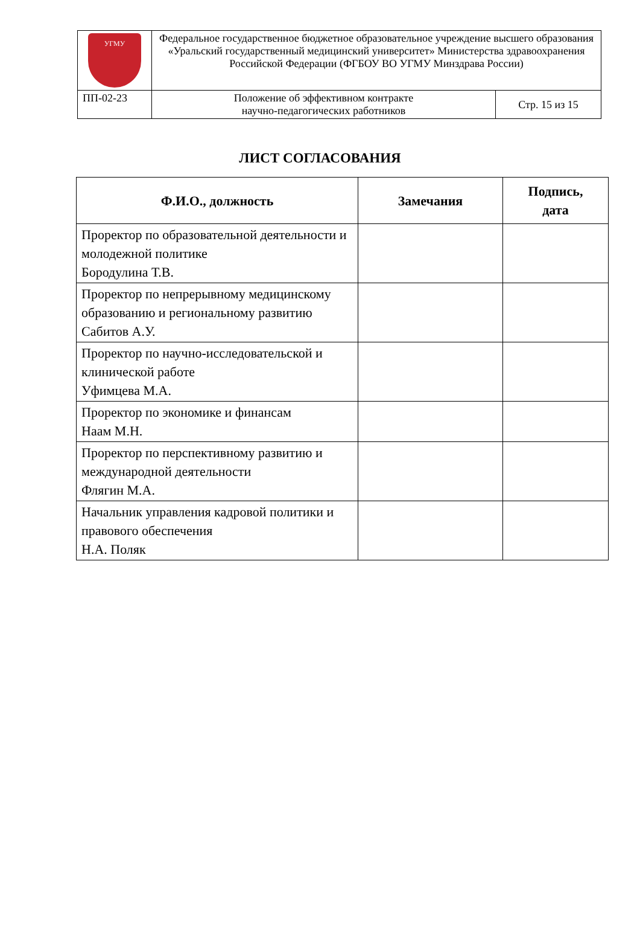| УГМУ | Федеральное государственное бюджетное образовательное учреждение высшего образования «Уральский государственный медицинский университет» Министерства здравоохранения Российской Федерации (ФГБОУ ВО УГМУ Минздрава России) | |
| ПП-02-23 | Положение об эффективном контракте научно-педагогических работников | Стр. 15 из 15 |
ЛИСТ СОГЛАСОВАНИЯ
| Ф.И.О., должность | Замечания | Подпись, дата |
| --- | --- | --- |
| Проректор по образовательной деятельности и молодежной политике Бородулина Т.В. | | |
| Проректор по непрерывному медицинскому образованию и региональному развитию Сабитов А.У. | | |
| Проректор по научно-исследовательской и клинической работе Уфимцева М.А. | | |
| Проректор по экономике и финансам Наам М.Н. | | |
| Проректор по перспективному развитию и международной деятельности Флягин М.А. | | |
| Начальник управления кадровой политики и правового обеспечения Н.А. Поляк | | |